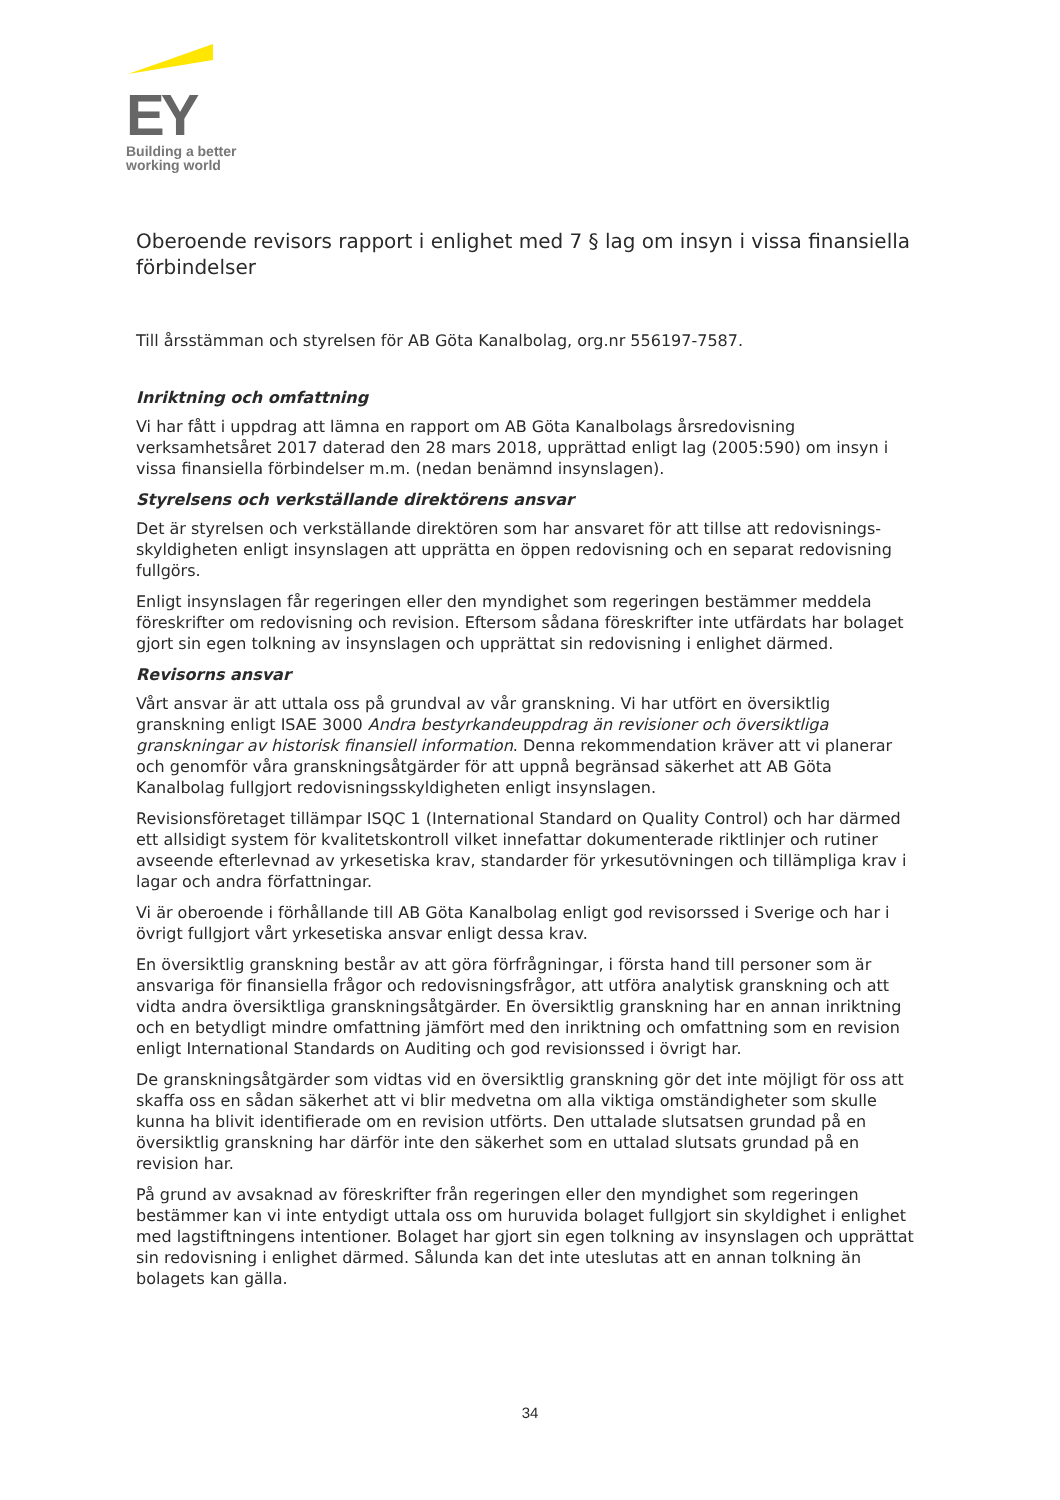EY
Building a better
working world
Oberoende revisors rapport i enlighet med 7 § lag om insyn i vissa finansiella förbindelser
Till årsstämman och styrelsen för AB Göta Kanalbolag, org.nr 556197-7587.
Inriktning och omfattning
Vi har fått i uppdrag att lämna en rapport om AB Göta Kanalbolags årsredovisning verksamhetsåret 2017 daterad den 28 mars 2018, upprättad enligt lag (2005:590) om insyn i vissa finansiella förbindelser m.m. (nedan benämnd insynslagen).
Styrelsens och verkställande direktörens ansvar
Det är styrelsen och verkställande direktören som har ansvaret för att tillse att redovisnings-skyldigheten enligt insynslagen att upprätta en öppen redovisning och en separat redovisning fullgörs.
Enligt insynslagen får regeringen eller den myndighet som regeringen bestämmer meddela föreskrifter om redovisning och revision. Eftersom sådana föreskrifter inte utfärdats har bolaget gjort sin egen tolkning av insynslagen och upprättat sin redovisning i enlighet därmed.
Revisorns ansvar
Vårt ansvar är att uttala oss på grundval av vår granskning. Vi har utfört en översiktlig granskning enligt ISAE 3000 Andra bestyrkandeuppdrag än revisioner och översiktliga granskningar av historisk finansiell information. Denna rekommendation kräver att vi planerar och genomför våra granskningsåtgärder för att uppnå begränsad säkerhet att AB Göta Kanalbolag fullgjort redovisningsskyldigheten enligt insynslagen.
Revisionsföretaget tillämpar ISQC 1 (International Standard on Quality Control) och har därmed ett allsidigt system för kvalitetskontroll vilket innefattar dokumenterade riktlinjer och rutiner avseende efterlevnad av yrkesetiska krav, standarder för yrkesutövningen och tillämpliga krav i lagar och andra författningar.
Vi är oberoende i förhållande till AB Göta Kanalbolag enligt god revisorssed i Sverige och har i övrigt fullgjort vårt yrkesetiska ansvar enligt dessa krav.
En översiktlig granskning består av att göra förfrågningar, i första hand till personer som är ansvariga för finansiella frågor och redovisningsfrågor, att utföra analytisk granskning och att vidta andra översiktliga granskningsåtgärder. En översiktlig granskning har en annan inriktning och en betydligt mindre omfattning jämfört med den inriktning och omfattning som en revision enligt International Standards on Auditing och god revisionssed i övrigt har.
De granskningsåtgärder som vidtas vid en översiktlig granskning gör det inte möjligt för oss att skaffa oss en sådan säkerhet att vi blir medvetna om alla viktiga omständigheter som skulle kunna ha blivit identifierade om en revision utförts. Den uttalade slutsatsen grundad på en översiktlig granskning har därför inte den säkerhet som en uttalad slutsats grundad på en revision har.
På grund av avsaknad av föreskrifter från regeringen eller den myndighet som regeringen bestämmer kan vi inte entydigt uttala oss om huruvida bolaget fullgjort sin skyldighet i enlighet med lagstiftningens intentioner. Bolaget har gjort sin egen tolkning av insynslagen och upprättat sin redovisning i enlighet därmed. Sålunda kan det inte uteslutas att en annan tolkning än bolagets kan gälla.
34